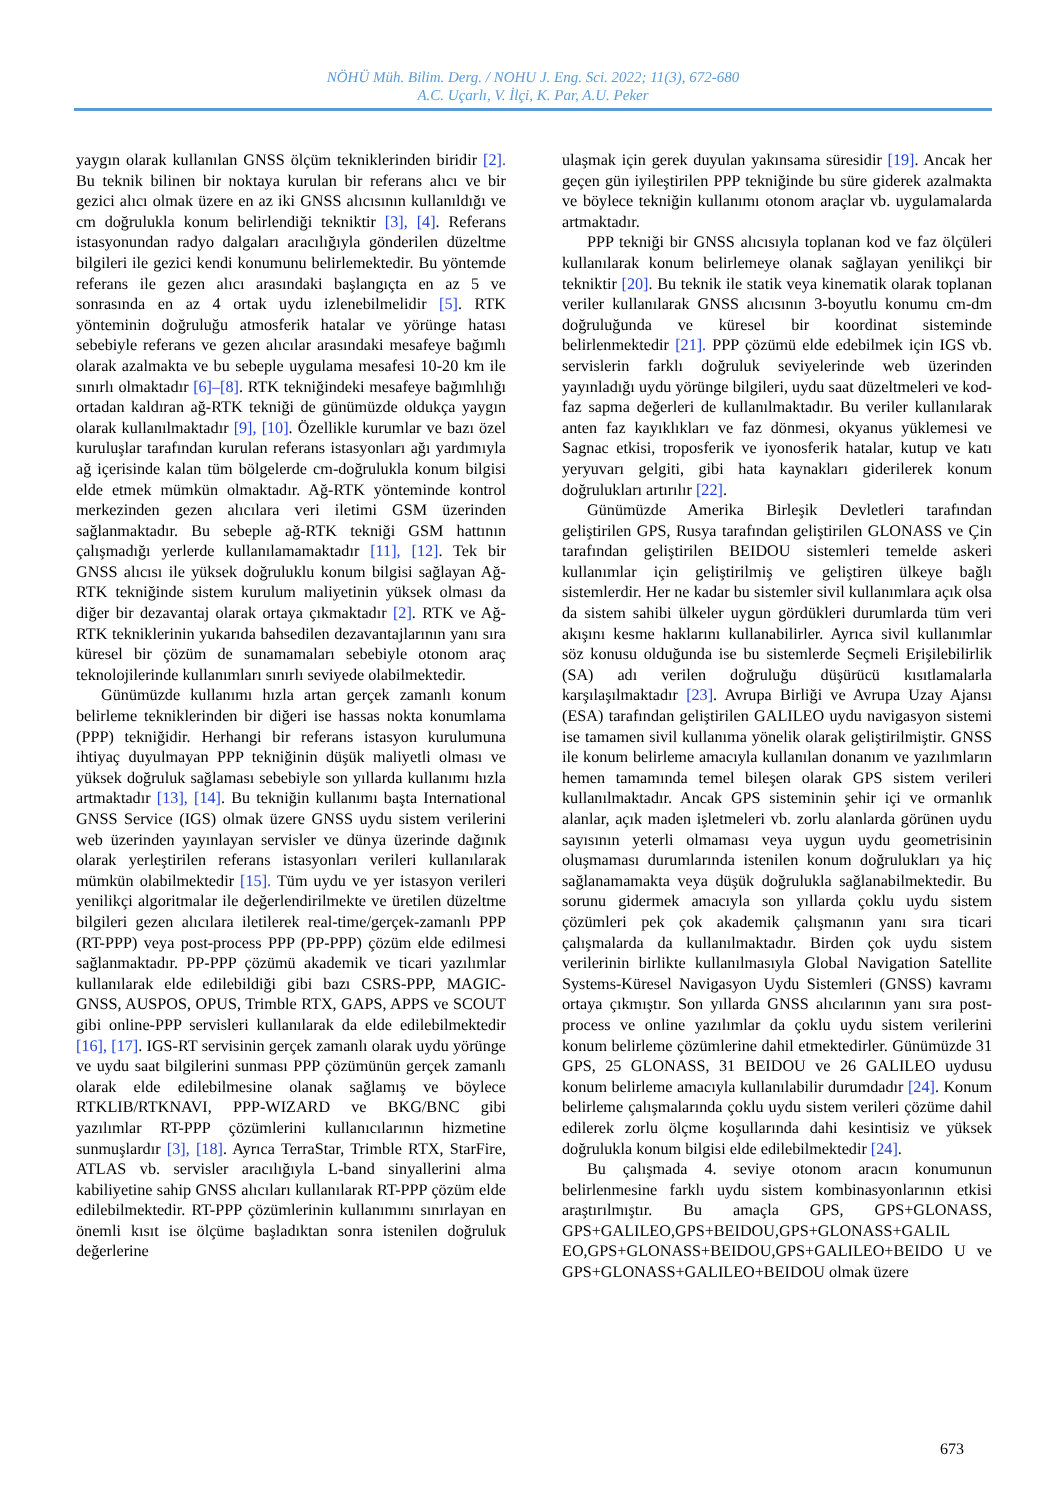NÖHÜ Müh. Bilim. Derg. / NOHU J. Eng. Sci. 2022; 11(3), 672-680
A.C. Uçarlı, V. İlçi, K. Par, A.U. Peker
yaygın olarak kullanılan GNSS ölçüm tekniklerinden biridir [2]. Bu teknik bilinen bir noktaya kurulan bir referans alıcı ve bir gezici alıcı olmak üzere en az iki GNSS alıcısının kullanıldığı ve cm doğrulukla konum belirlendiği tekniktir [3], [4]. Referans istasyonundan radyo dalgaları aracılığıyla gönderilen düzeltme bilgileri ile gezici kendi konumunu belirlemektedir. Bu yöntemde referans ile gezen alıcı arasındaki başlangıçta en az 5 ve sonrasında en az 4 ortak uydu izlenebilmelidir [5]. RTK yönteminin doğruluğu atmosferik hatalar ve yörünge hatası sebebiyle referans ve gezen alıcılar arasındaki mesafeye bağımlı olarak azalmakta ve bu sebeple uygulama mesafesi 10-20 km ile sınırlı olmaktadır [6]–[8]. RTK tekniğindeki mesafeye bağımlılığı ortadan kaldıran ağ-RTK tekniği de günümüzde oldukça yaygın olarak kullanılmaktadır [9], [10]. Özellikle kurumlar ve bazı özel kuruluşlar tarafından kurulan referans istasyonları ağı yardımıyla ağ içerisinde kalan tüm bölgelerde cm-doğrulukla konum bilgisi elde etmek mümkün olmaktadır. Ağ-RTK yönteminde kontrol merkezinden gezen alıcılara veri iletimi GSM üzerinden sağlanmaktadır. Bu sebeple ağ-RTK tekniği GSM hattının çalışmadığı yerlerde kullanılamamaktadır [11], [12]. Tek bir GNSS alıcısı ile yüksek doğruluklu konum bilgisi sağlayan Ağ-RTK tekniğinde sistem kurulum maliyetinin yüksek olması da diğer bir dezavantaj olarak ortaya çıkmaktadır [2]. RTK ve Ağ-RTK tekniklerinin yukarıda bahsedilen dezavantajlarının yanı sıra küresel bir çözüm de sunamamaları sebebiyle otonom araç teknolojilerinde kullanımları sınırlı seviyede olabilmektedir.
Günümüzde kullanımı hızla artan gerçek zamanlı konum belirleme tekniklerinden bir diğeri ise hassas nokta konumlama (PPP) tekniğidir. Herhangi bir referans istasyon kurulumuna ihtiyaç duyulmayan PPP tekniğinin düşük maliyetli olması ve yüksek doğruluk sağlaması sebebiyle son yıllarda kullanımı hızla artmaktadır [13], [14]. Bu tekniğin kullanımı başta International GNSS Service (IGS) olmak üzere GNSS uydu sistem verilerini web üzerinden yayınlayan servisler ve dünya üzerinde dağınık olarak yerleştirilen referans istasyonları verileri kullanılarak mümkün olabilmektedir [15]. Tüm uydu ve yer istasyon verileri yenilikçi algoritmalar ile değerlendirilmekte ve üretilen düzeltme bilgileri gezen alıcılara iletilerek real-time/gerçek-zamanlı PPP (RT-PPP) veya post-process PPP (PP-PPP) çözüm elde edilmesi sağlanmaktadır. PP-PPP çözümü akademik ve ticari yazılımlar kullanılarak elde edilebildiği gibi bazı CSRS-PPP, MAGIC-GNSS, AUSPOS, OPUS, Trimble RTX, GAPS, APPS ve SCOUT gibi online-PPP servisleri kullanılarak da elde edilebilmektedir [16], [17]. IGS-RT servisinin gerçek zamanlı olarak uydu yörünge ve uydu saat bilgilerini sunması PPP çözümünün gerçek zamanlı olarak elde edilebilmesine olanak sağlamış ve böylece RTKLIB/RTKNAVI, PPP-WIZARD ve BKG/BNC gibi yazılımlar RT-PPP çözümlerini kullanıcılarının hizmetine sunmuşlardır [3], [18]. Ayrıca TerraStar, Trimble RTX, StarFire, ATLAS vb. servisler aracılığıyla L-band sinyallerini alma kabiliyetine sahip GNSS alıcıları kullanılarak RT-PPP çözüm elde edilebilmektedir. RT-PPP çözümlerinin kullanımını sınırlayan en önemli kısıt ise ölçüme başladıktan sonra istenilen doğruluk değerlerine
ulaşmak için gerek duyulan yakınsama süresidir [19]. Ancak her geçen gün iyileştirilen PPP tekniğinde bu süre giderek azalmakta ve böylece tekniğin kullanımı otonom araçlar vb. uygulamalarda artmaktadır.
PPP tekniği bir GNSS alıcısıyla toplanan kod ve faz ölçüleri kullanılarak konum belirlemeye olanak sağlayan yenilikçi bir tekniktir [20]. Bu teknik ile statik veya kinematik olarak toplanan veriler kullanılarak GNSS alıcısının 3-boyutlu konumu cm-dm doğruluğunda ve küresel bir koordinat sisteminde belirlenmektedir [21]. PPP çözümü elde edebilmek için IGS vb. servislerin farklı doğruluk seviyelerinde web üzerinden yayınladığı uydu yörünge bilgileri, uydu saat düzeltmeleri ve kod-faz sapma değerleri de kullanılmaktadır. Bu veriler kullanılarak anten faz kayıklıkları ve faz dönmesi, okyanus yüklemesi ve Sagnac etkisi, troposferik ve iyonosferik hatalar, kutup ve katı yeryuvarı gelgiti, gibi hata kaynakları giderilerek konum doğrulukları artırılır [22].
Günümüzde Amerika Birleşik Devletleri tarafından geliştirilen GPS, Rusya tarafından geliştirilen GLONASS ve Çin tarafından geliştirilen BEIDOU sistemleri temelde askeri kullanımlar için geliştirilmiş ve geliştiren ülkeye bağlı sistemlerdir. Her ne kadar bu sistemler sivil kullanımlara açık olsa da sistem sahibi ülkeler uygun gördükleri durumlarda tüm veri akışını kesme haklarını kullanabilirler. Ayrıca sivil kullanımlar söz konusu olduğunda ise bu sistemlerde Seçmeli Erişilebilirlik (SA) adı verilen doğruluğu düşürücü kısıtlamalarla karşılaşılmaktadır [23]. Avrupa Birliği ve Avrupa Uzay Ajansı (ESA) tarafından geliştirilen GALILEO uydu navigasyon sistemi ise tamamen sivil kullanıma yönelik olarak geliştirilmiştir. GNSS ile konum belirleme amacıyla kullanılan donanım ve yazılımların hemen tamamında temel bileşen olarak GPS sistem verileri kullanılmaktadır. Ancak GPS sisteminin şehir içi ve ormanlık alanlar, açık maden işletmeleri vb. zorlu alanlarda görünen uydu sayısının yeterli olmaması veya uygun uydu geometrisinin oluşmaması durumlarında istenilen konum doğrulukları ya hiç sağlanamamakta veya düşük doğrulukla sağlanabilmektedir. Bu sorunu gidermek amacıyla son yıllarda çoklu uydu sistem çözümleri pek çok akademik çalışmanın yanı sıra ticari çalışmalarda da kullanılmaktadır. Birden çok uydu sistem verilerinin birlikte kullanılmasıyla Global Navigation Satellite Systems-Küresel Navigasyon Uydu Sistemleri (GNSS) kavramı ortaya çıkmıştır. Son yıllarda GNSS alıcılarının yanı sıra post-process ve online yazılımlar da çoklu uydu sistem verilerini konum belirleme çözümlerine dahil etmektedirler. Günümüzde 31 GPS, 25 GLONASS, 31 BEIDOU ve 26 GALILEO uydusu konum belirleme amacıyla kullanılabilir durumdadır [24]. Konum belirleme çalışmalarında çoklu uydu sistem verileri çözüme dahil edilerek zorlu ölçme koşullarında dahi kesintisiz ve yüksek doğrulukla konum bilgisi elde edilebilmektedir [24].
Bu çalışmada 4. seviye otonom aracın konumunun belirlenmesine farklı uydu sistem kombinasyonlarının etkisi araştırılmıştır. Bu amaçla GPS, GPS+GLONASS, GPS+GALILEO,GPS+BEIDOU,GPS+GLONASS+GALIL EO,GPS+GLONASS+BEIDOU,GPS+GALILEO+BEIDO U ve GPS+GLONASS+GALILEO+BEIDOU olmak üzere
673